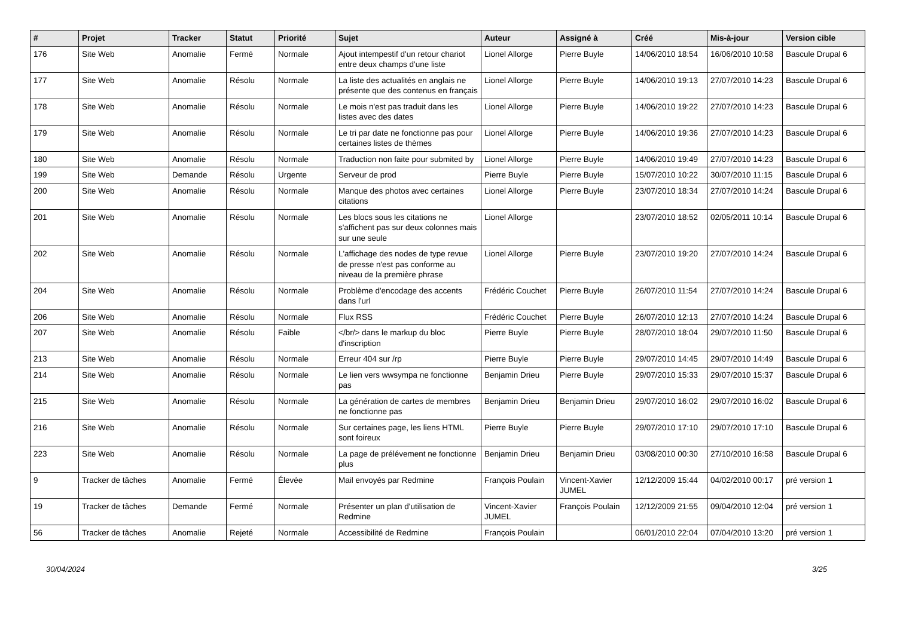| # | Projet | Tracker | Statut | Priorité | Sujet | Auteur | Assigné à | Créé | Mis-à-jour | Version cible |
| --- | --- | --- | --- | --- | --- | --- | --- | --- | --- | --- |
| 176 | Site Web | Anomalie | Fermé | Normale | Ajout intempestif d'un retour chariot entre deux champs d'une liste | Lionel Allorge | Pierre Buyle | 14/06/2010 18:54 | 16/06/2010 10:58 | Bascule Drupal 6 |
| 177 | Site Web | Anomalie | Résolu | Normale | La liste des actualités en anglais ne présente que des contenus en français | Lionel Allorge | Pierre Buyle | 14/06/2010 19:13 | 27/07/2010 14:23 | Bascule Drupal 6 |
| 178 | Site Web | Anomalie | Résolu | Normale | Le mois n'est pas traduit dans les listes avec des dates | Lionel Allorge | Pierre Buyle | 14/06/2010 19:22 | 27/07/2010 14:23 | Bascule Drupal 6 |
| 179 | Site Web | Anomalie | Résolu | Normale | Le tri par date ne fonctionne pas pour certaines listes de thèmes | Lionel Allorge | Pierre Buyle | 14/06/2010 19:36 | 27/07/2010 14:23 | Bascule Drupal 6 |
| 180 | Site Web | Anomalie | Résolu | Normale | Traduction non faite pour submited by | Lionel Allorge | Pierre Buyle | 14/06/2010 19:49 | 27/07/2010 14:23 | Bascule Drupal 6 |
| 199 | Site Web | Demande | Résolu | Urgente | Serveur de prod | Pierre Buyle | Pierre Buyle | 15/07/2010 10:22 | 30/07/2010 11:15 | Bascule Drupal 6 |
| 200 | Site Web | Anomalie | Résolu | Normale | Manque des photos avec certaines citations | Lionel Allorge | Pierre Buyle | 23/07/2010 18:34 | 27/07/2010 14:24 | Bascule Drupal 6 |
| 201 | Site Web | Anomalie | Résolu | Normale | Les blocs sous les citations ne s'affichent pas sur deux colonnes mais sur une seule | Lionel Allorge | | 23/07/2010 18:52 | 02/05/2011 10:14 | Bascule Drupal 6 |
| 202 | Site Web | Anomalie | Résolu | Normale | L'affichage des nodes de type revue de presse n'est pas conforme au niveau de la première phrase | Lionel Allorge | Pierre Buyle | 23/07/2010 19:20 | 27/07/2010 14:24 | Bascule Drupal 6 |
| 204 | Site Web | Anomalie | Résolu | Normale | Problème d'encodage des accents dans l'url | Frédéric Couchet | Pierre Buyle | 26/07/2010 11:54 | 27/07/2010 14:24 | Bascule Drupal 6 |
| 206 | Site Web | Anomalie | Résolu | Normale | Flux RSS | Frédéric Couchet | Pierre Buyle | 26/07/2010 12:13 | 27/07/2010 14:24 | Bascule Drupal 6 |
| 207 | Site Web | Anomalie | Résolu | Faible | </br/> dans le markup du bloc d'inscription | Pierre Buyle | Pierre Buyle | 28/07/2010 18:04 | 29/07/2010 11:50 | Bascule Drupal 6 |
| 213 | Site Web | Anomalie | Résolu | Normale | Erreur 404 sur /rp | Pierre Buyle | Pierre Buyle | 29/07/2010 14:45 | 29/07/2010 14:49 | Bascule Drupal 6 |
| 214 | Site Web | Anomalie | Résolu | Normale | Le lien vers wwsympa ne fonctionne pas | Benjamin Drieu | Pierre Buyle | 29/07/2010 15:33 | 29/07/2010 15:37 | Bascule Drupal 6 |
| 215 | Site Web | Anomalie | Résolu | Normale | La génération de cartes de membres ne fonctionne pas | Benjamin Drieu | Benjamin Drieu | 29/07/2010 16:02 | 29/07/2010 16:02 | Bascule Drupal 6 |
| 216 | Site Web | Anomalie | Résolu | Normale | Sur certaines page, les liens HTML sont foireux | Pierre Buyle | Pierre Buyle | 29/07/2010 17:10 | 29/07/2010 17:10 | Bascule Drupal 6 |
| 223 | Site Web | Anomalie | Résolu | Normale | La page de prélévement ne fonctionne plus | Benjamin Drieu | Benjamin Drieu | 03/08/2010 00:30 | 27/10/2010 16:58 | Bascule Drupal 6 |
| 9 | Tracker de tâches | Anomalie | Fermé | Élevée | Mail envoyés par Redmine | François Poulain | Vincent-Xavier JUMEL | 12/12/2009 15:44 | 04/02/2010 00:17 | pré version 1 |
| 19 | Tracker de tâches | Demande | Fermé | Normale | Présenter un plan d'utilisation de Redmine | Vincent-Xavier JUMEL | François Poulain | 12/12/2009 21:55 | 09/04/2010 12:04 | pré version 1 |
| 56 | Tracker de tâches | Anomalie | Rejeté | Normale | Accessibilité de Redmine | François Poulain | | 06/01/2010 22:04 | 07/04/2010 13:20 | pré version 1 |
30/04/2024 3/25